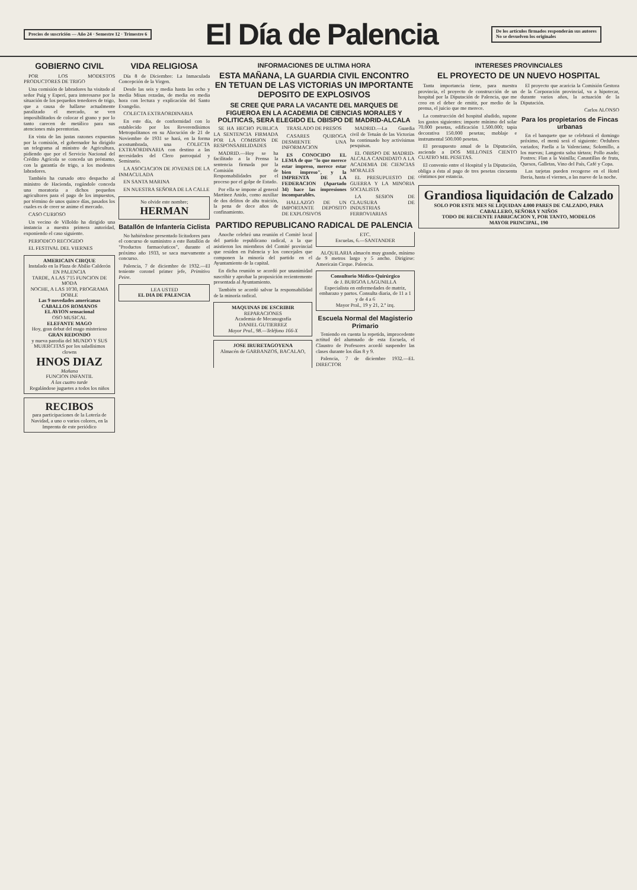Precios de suscrición — Año 24 · Semestre 12 · Trimestre 6
El Día de Palencia
De los artículos firmados responderán sus autores
No se devuelven los originales
GOBIERNO CIVIL
POR LOS MODESTOS PRODUCTORES DE TRIGO
Una comisión de labradores ha visitado al señor Puig y Esperí, para interesarse por la situación de los pequeños tenedores de trigo, que a causa de hallarse actualmente paralizado el mercado, se ven imposibilitados de colocar el grano y por lo tanto carecen de metálico para sus atenciones más perentorias.
En vista de las justas razones expuestas por la comisión, el gobernador ha dirigido un telegrama al ministro de Agricultura, pidiendo que por el Servicio Nacional del Crédito Agrícola se conceda un préstamo, con la garantía de trigo, a los modestos labradores.
También ha cursado otro despacho al ministro de Hacienda, rogándole conceda una moratoria a dichos pequeños agricultores para el pago de los impuestos, por término de unos quince días, pasados los cuales es de creer se anime el mercado.
CASO CURIOSO
Un vecino de Villoldo ha dirigido una instancia a nuestra primera autoridad, exponiendo el caso siguiente.
PERIODICO RECOGIDO
EL FESTIVAL DEL VIERNES
AMERICAIN CIRQUE
Instalado en la Plaza de Abilio Calderón
EN PALENCIA
TARDE, A LAS 7'15 FUNCION DE MODA
NOCHE, A LAS 10'30, PROGRAMA DOBLE
Las 9 novedades americanas
CABALLOS ROMANOS
EL AVION sensacional
OSO MUSICAL
ELEFANTE MAGO
Hoy, gran debut del mago misterioso
GRAN REDONDO
y nueva parodia del MUNDO Y SUS MUJERCITAS por los saladísimos clowns
HNOS DIAZ
Mañana
FUNCION INFANTIL
A las cuatro tarde
Regalándose juguetes a todos los niños
RECIBOS
para participaciones de la Lotería de Navidad, a uno o varios colores, en la Imprenta de este periódico
VIDA RELIGIOSA
Día 8 de Diciembre: La Inmaculada Concepción de la Virgen.
Desde las seis y media hasta las ocho y media Misas rezadas, de media en media hora con lectura y explicación del Santo Evangelio.
COLECTA EXTRAORDINARIA
En este día, de conformidad con lo establecido por los Reverendísimos Metropolitanos en su Alocución de 21 de Noviembre de 1931 se hará, en la forma acostumbrada, una COLECTA EXTRAORDINARIA con destino a las necesidades del Clero parroquial y Seminario.
LA ASOCIACION DE JOVENES DE LA INMACULADA
EN SANTA MARINA
EN NUESTRA SEÑORA DE LA CALLE
No olvide este nombre;
HERMAN
Batallón de Infantería Ciclista
No habiéndose presentado licitadores para el concurso de suministro a este Batallón de "Productos farmacéuticos", durante el próximo año 1933, se saca nuevamente a concurso.
Palencia, 7 de diciembre de 1932.—El teniente coronel primer jefe, Primitivo Peire.
LEA USTED
EL DIA DE PALENCIA
INFORMACIONES DE ULTIMA HORA
ESTA MAÑANA, LA GUARDIA CIVIL ENCONTRO EN TETUAN DE LAS VICTORIAS UN IMPORTANTE DEPOSITO DE EXPLOSIVOS
SE CREE QUE PARA LA VACANTE DEL MARQUES DE FIGUEROA EN LA ACADEMIA DE CIENCIAS MORALES Y POLITICAS, SERA ELEGIDO EL OBISPO DE MADRID-ALCALA
SE HA HECHO PUBLICA LA SENTENCIA FIRMADA POR LA COMISION DE RESPONSABILIDADES
MADRID.—Hoy se ha facilitado a la Prensa la sentencia firmada por la Comisión de Responsabilidades por el proceso por el golpe de Estado.
Por ella se impone al general Martínez Anido, como auxiliar de dos delitos de alta traición, la pena de doce años de confinamiento.
TRASLADO DE PRESOS
CASARES QUIROGA DESMIENTE UNA INFORMACION
ES CONOCIDO EL LEMA de que "lo que merece estar impreso, merece estar bien impreso", y la IMPRENTA DE LA FEDERACION (Apartado 34) hace las impresiones incomparables.
HALLAZGO DE UN IMPORTANTE DEPOSITO DE EXPLOSIVOS
MADRID.—La Guardia civil de Tetuán de las Victorias ha continuado hoy activísimas pesquisas.
EL OBISPO DE MADRID-ALCALA CANDIDATO A LA ACADEMIA DE CIENCIAS MORALES
EL PRESUPUESTO DE GUERRA Y LA MINORIA SOCIALISTA
LA SESION DE CLAUSURA DE INDUSTRIAS FERROVIARIAS
PARTIDO REPUBLICANO RADICAL DE PALENCIA
Anoche celebró una reunión el Comité local del partido republicano radical, a la que asistieron los miembros del Comité provincial que residen en Palencia y los concejales que componen la minoría del partido en el Ayuntamiento de la capital.
En dicha reunión se acordó por unanimidad suscribir y aprobar la proposición recientemente presentada al Ayuntamiento.
También se acordó salvar la responsabilidad de la minoría radical.
MAQUINAS DE ESCRIBIR
REPARACIONES
Academia de Mecanografía
DANIEL GUTIERREZ
Mayor Pral., 98.—Teléfono 166-X
JOSE IRURETAGOYENA
Almacén de GARBANZOS, BACALAO, ETC.
Escuelas, 6.—SANTANDER
ALQUILARIA almacén muy grande, mínimo de 9 metros largo y 5 ancho. Dirigirse: Americain Cirque. Palencia.
Consultorio Médico-Quirúrgico
de J. BURGOA LAGUNILLA
Especialista en enfermedades de matriz, embarazo y partos. Consulta diaria, de 11 a 1 y de 4 a 6
Mayor Pral., 19 y 21, 2.º izq.
Escuela Normal del Magisterio Primario
Teniendo en cuenta la repetida, improcedente actitud del alumnado de esta Escuela, el Claustro de Profesores acordó suspender las clases durante los días 8 y 9.
Palencia, 7 de diciembre 1932.—EL DIRECTOR
INTERESES PROVINCIALES
EL PROYECTO DE UN NUEVO HOSPITAL
Tanta importancia tiene, para nuestra provincia, el proyecto de construcción de un hospital por la Diputación de Palencia, que me creo en el deber de emitir, por medio de la prensa, el juicio que me merece.
La construcción del hospital aludido, supone los gastos siguientes: importe mínimo del solar 70.000 pesetas, edificación 1.500.000; tapia decorativa 150.000 pesetas; moblaje e instrumental 500.000 pesetas.
El presupuesto anual de la Diputación, asciende a DOS MILLONES CIENTO CUATRO MIL PESETAS.
El convenio entre el Hospital y la Diputación, obliga a ésta al pago de tres pesetas cincuenta céntimos por estancia.
El proyecto que acaricia la Comisión Gestora de la Corporación provincial, va a hipotecar, durante varios años, la actuación de la Diputación.
Carlos ALONSO
Para los propietarios de Fincas urbanas
En el banquete que se celebrará el domingo próximo, el menú será el siguiente: Ordubres variados; Paella a la Valenciana; Solomillo, a los nuevas; Langosta salsa tártara; Pollo asado; Postres: Flan a la Vainilla; Canastillas de fruta, Quesos, Galletas, Vino del País, Café y Copa.
Las tarjetas pueden recogerse en el Hotel Iberia, hasta el viernes, a las nueve de la noche.
Grandiosa liquidación de Calzado
SOLO POR ESTE MES SE LIQUIDAN 4.000 PARES DE CALZADO, PARA CABALLERO, SEÑORA Y NIÑOS
TODO DE RECIENTE FABRICACION Y, POR TANTO, MODELOS
MAYOR PRINCIPAL, 190